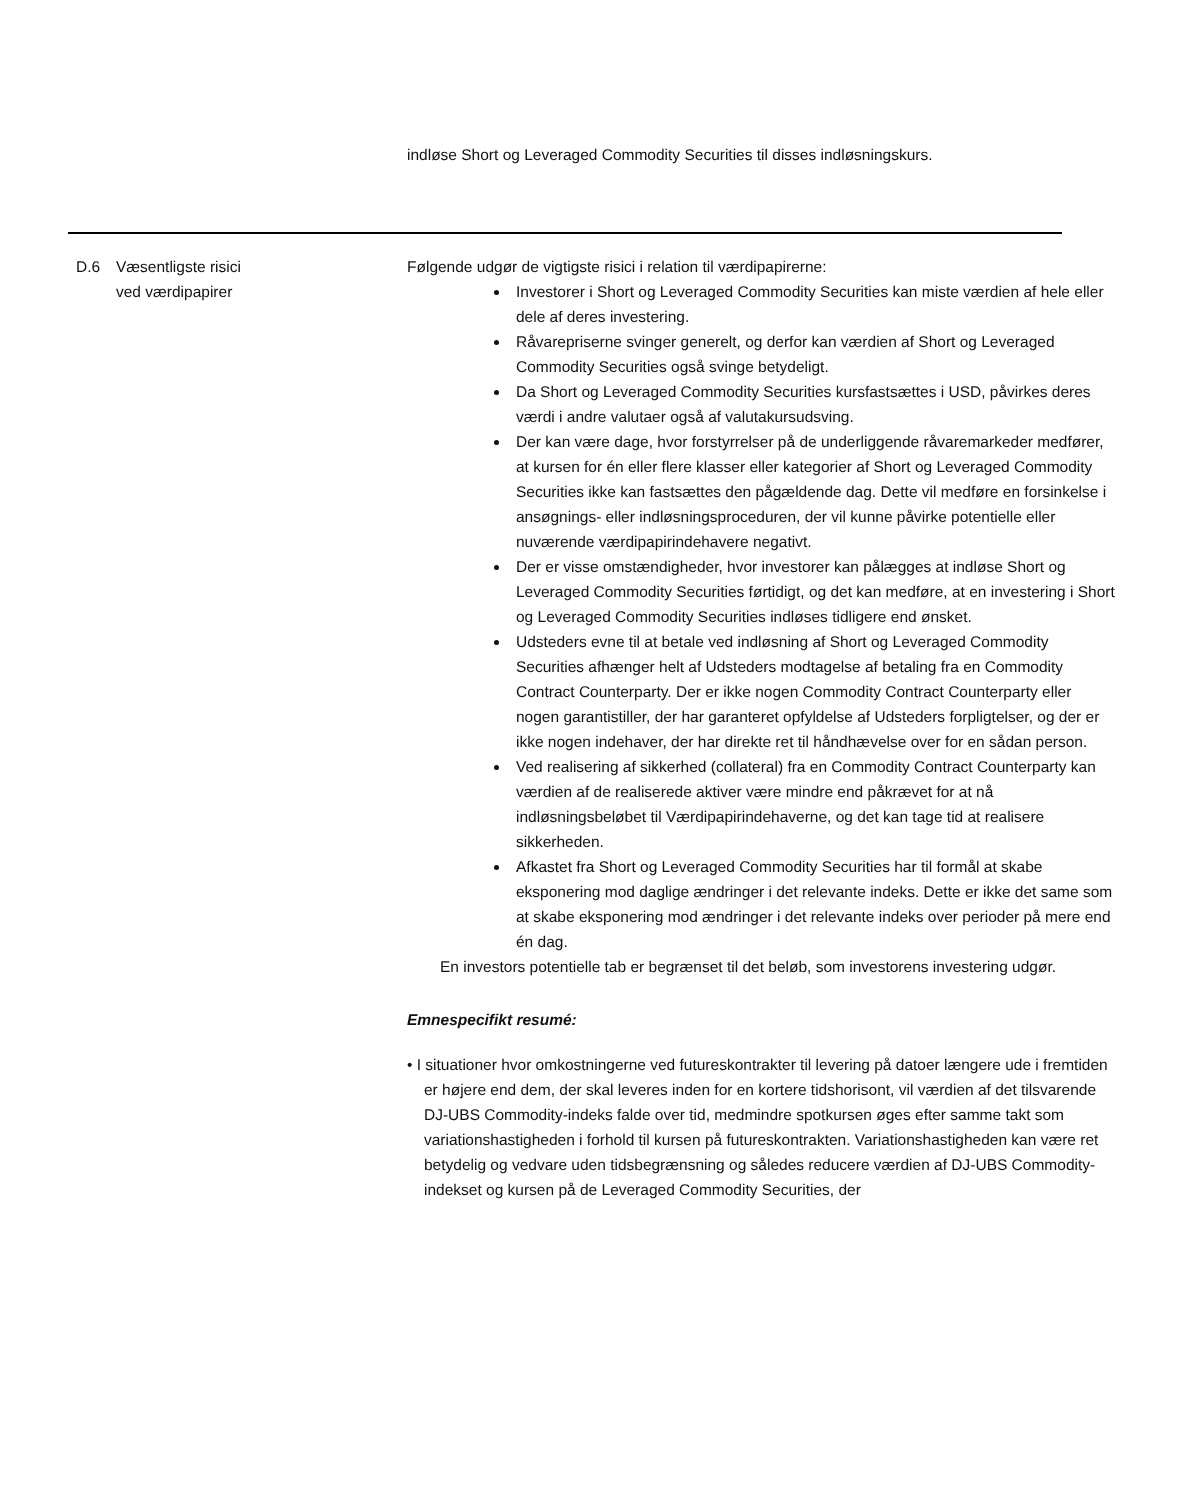indløse Short og Leveraged Commodity Securities til disses indløsningskurs.
| D.6 | Væsentligste risici ved værdipapirer | Følgende udgør de vigtigste risici i relation til værdipapirerne: Investorer i Short og Leveraged Commodity Securities kan miste værdien af hele eller dele af deres investering. Råvarepriserne svinger generelt, og derfor kan værdien af Short og Leveraged Commodity Securities også svinge betydeligt. Da Short og Leveraged Commodity Securities kursfastsættes i USD, påvirkes deres værdi i andre valutaer også af valutakursudsving. Der kan være dage, hvor forstyrrelser på de underliggende råvaremarkeder medfører, at kursen for én eller flere klasser eller kategorier af Short og Leveraged Commodity Securities ikke kan fastsættes den pågældende dag. Dette vil medføre en forsinkelse i ansøgnings- eller indløsningsproceduren, der vil kunne påvirke potentielle eller nuværende værdipapirindehavere negativt. Der er visse omstændigheder, hvor investorer kan pålægges at indløse Short og Leveraged Commodity Securities førtidigt, og det kan medføre, at en investering i Short og Leveraged Commodity Securities indløses tidligere end ønsket. Udsteders evne til at betale ved indløsning af Short og Leveraged Commodity Securities afhænger helt af Udsteders modtagelse af betaling fra en Commodity Contract Counterparty. Der er ikke nogen Commodity Contract Counterparty eller nogen garantistiller, der har garanteret opfyldelse af Udsteders forpligtelser, og der er ikke nogen indehaver, der har direkte ret til håndhævelse over for en sådan person. Ved realisering af sikkerhed (collateral) fra en Commodity Contract Counterparty kan værdien af de realiserede aktiver være mindre end påkrævet for at nå indløsningsbeløbet til Værdipapirindehaverne, og det kan tage tid at realisere sikkerheden. Afkastet fra Short og Leveraged Commodity Securities har til formål at skabe eksponering mod daglige ændringer i det relevante indeks. Dette er ikke det same som at skabe eksponering mod ændringer i det relevante indeks over perioder på mere end én dag. En investors potentielle tab er begrænset til det beløb, som investorens investering udgør. Emnespecifikt resumé: • I situationer hvor omkostningerne ved futureskontrakter til levering på datoer længere ude i fremtiden er højere end dem, der skal leveres inden for en kortere tidshorisont, vil værdien af det tilsvarende DJ-UBS Commodity-indeks falde over tid, medmindre spotkursen øges efter samme takt som variationshastigheden i forhold til kursen på futureskontrakten. Variationshastigheden kan være ret betydelig og vedvare uden tidsbegrænsning og således reducere værdien af DJ-UBS Commodity-indekset og kursen på de Leveraged Commodity Securities, der |